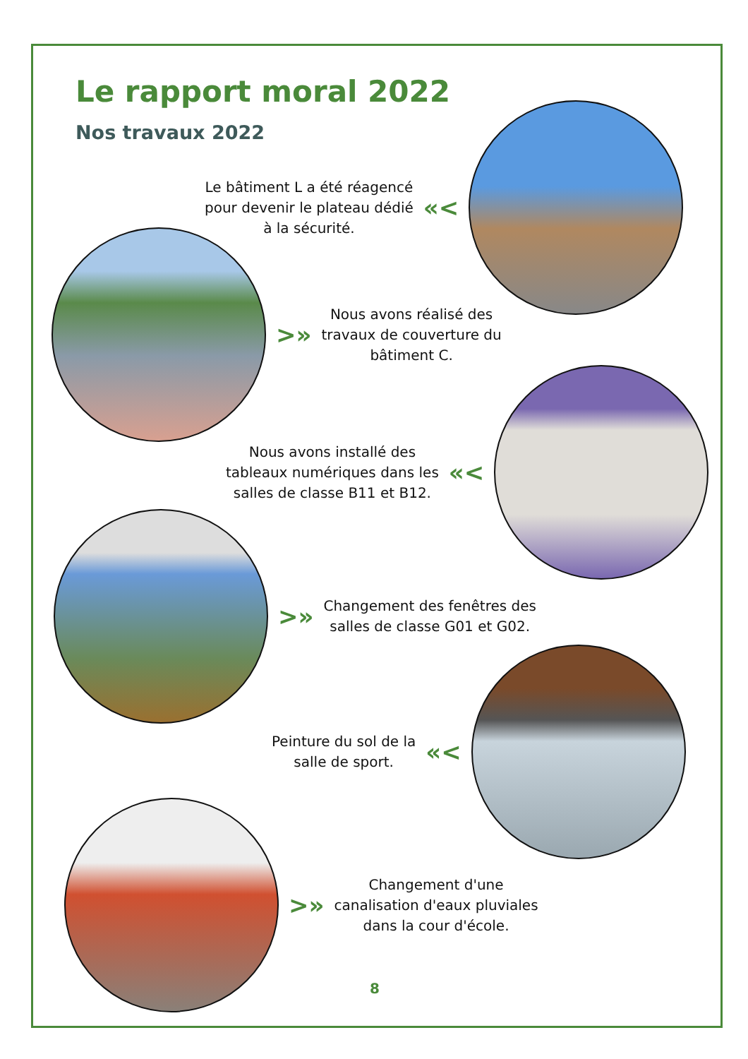Le rapport moral 2022
Nos travaux 2022
Le bâtiment L a été réagencé
pour devenir le plateau dédié
à la sécurité.
«<
>»
Nous avons réalisé des
travaux de couverture du
bâtiment C.
Nous avons installé des
tableaux numériques dans les
salles de classe B11 et B12.
«<
>»
Changement des fenêtres des
salles de classe G01 et G02.
Peinture du sol de la
salle de sport.
«<
>»
Changement d'une
canalisation d'eaux pluviales
dans la cour d'école.
8